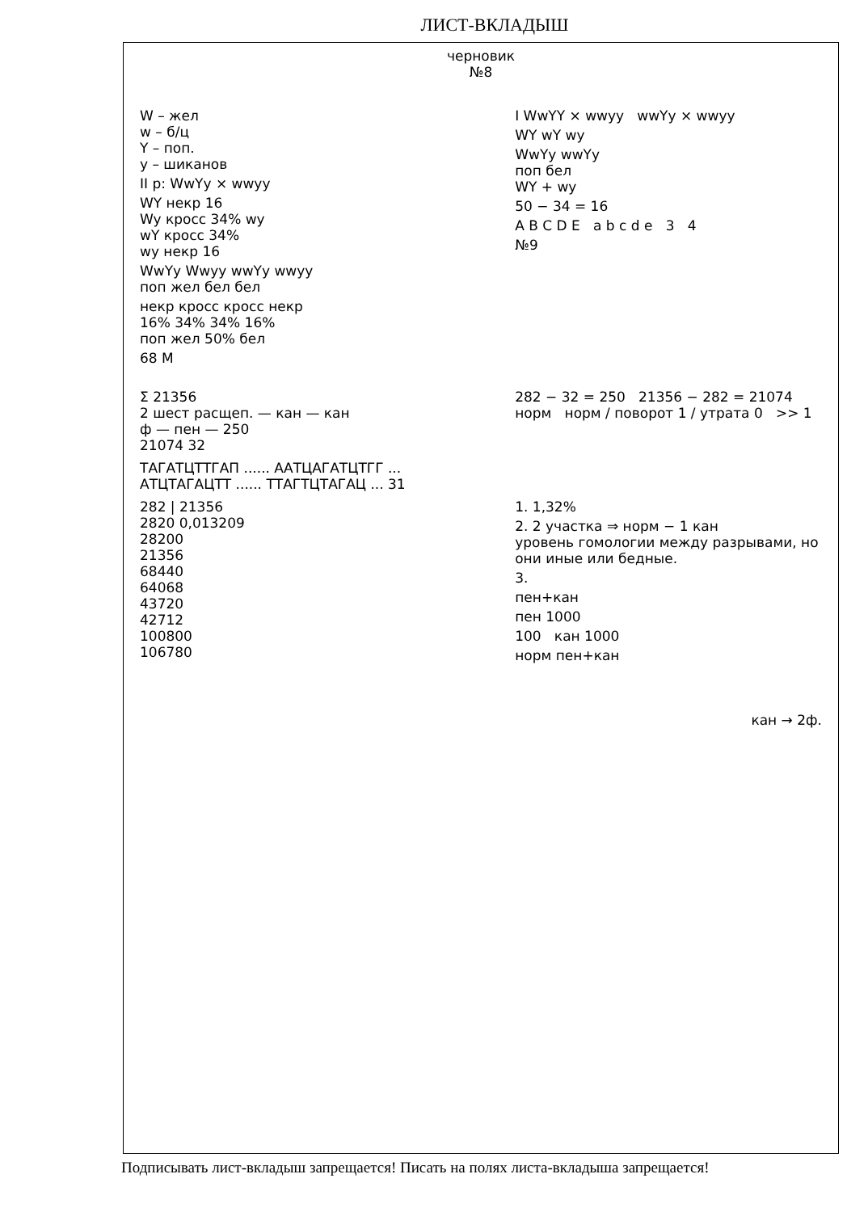ЛИСТ-ВКЛАДЫШ
черновик
№8
W – жел
w – б/ц
Y – поп.
y – шиканов
II p: WwYy × wwyy
WY некр 16
Wy кросс 34% wy
wY кросс 34%
wy некр 16
WwYy Wwyy wwYy wwyy
поп жел бел бел
некр кросс кросс некр
16% 34% 34% 16%
поп жел 50% бел
68 M
I WwYY × wwyy wwYy × wwyy
WY wY wy
WwYy wwYy
поп бел
WY + wy
50 − 34 = 16
A B C D E a b c d e 3 4
№9
Σ 21356
2 шест расщеп. — кан — кан
ф — пен — 250
21074 32
282 − 32 = 250 21356 − 282 = 21074
норм норм / поворот 1 / утрата 0 >> 1
ТАГАТЦТТГАП ...... ААТЦАГАТЦТГГ ...
АТЦТАГАЦТТ ...... ТТАГТЦТАГАЦ ... 31
282 | 21356
2820 0,013209
28200
21356
68440
64068
43720
42712
100800
106780
1. 1,32%
2. 2 участка ⇒ норм − 1 кан
уровень гомологии между разрывами, но они иные или бедные.
3.
пен+кан
пен 1000
100 кан 1000
норм пен+кан
кан → 2ф.
Подписывать лист-вкладыш запрещается! Писать на полях листа-вкладыша запрещается!